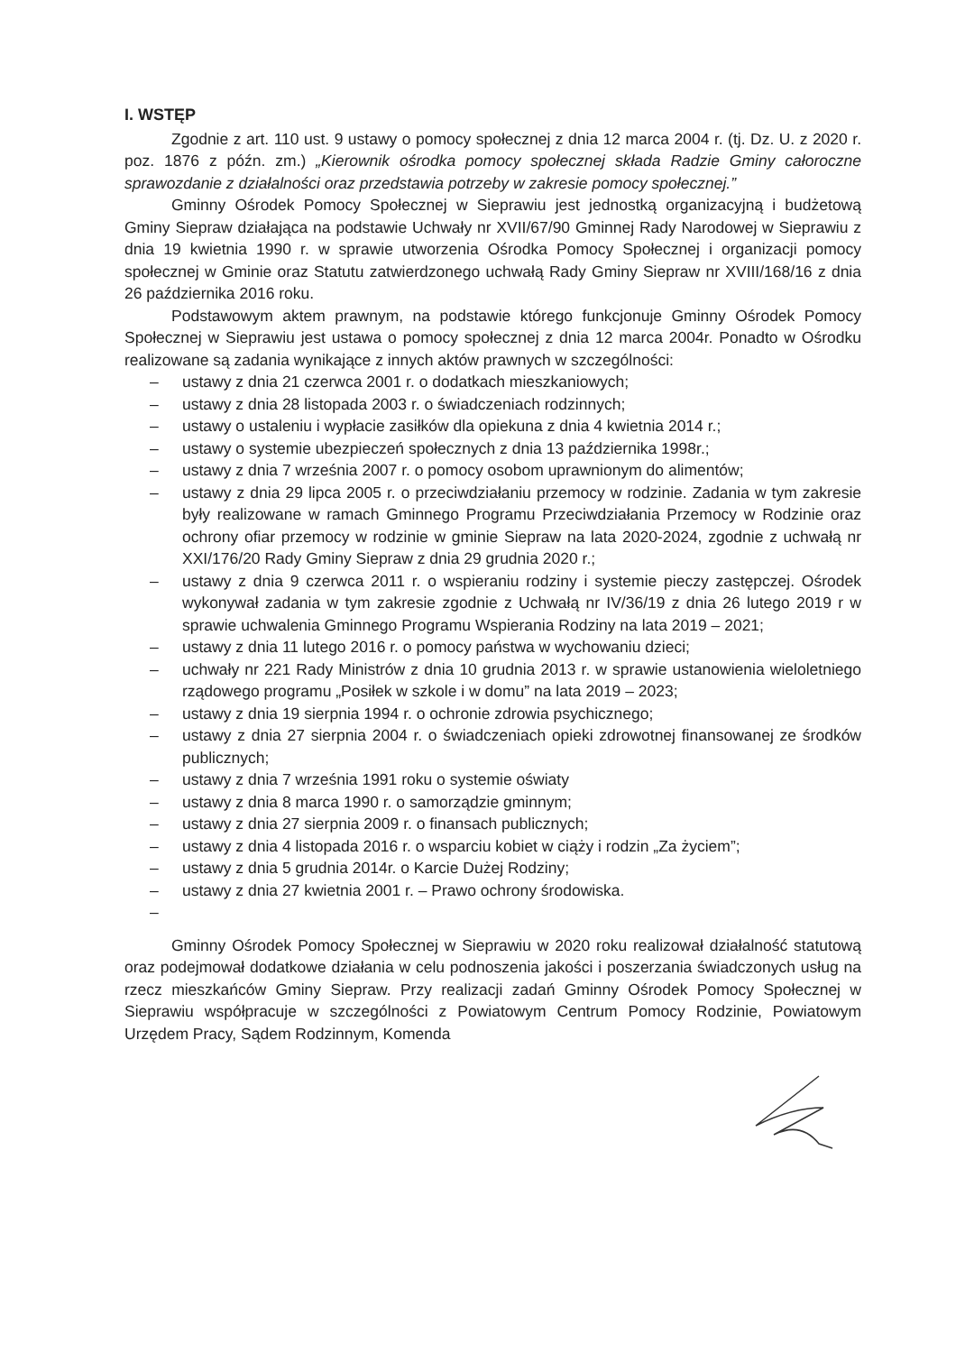I. WSTĘP
Zgodnie z art. 110 ust. 9 ustawy o pomocy społecznej z dnia 12 marca 2004 r. (tj. Dz. U. z 2020 r. poz. 1876 z późn. zm.) „Kierownik ośrodka pomocy społecznej składa Radzie Gminy całoroczne sprawozdanie z działalności oraz przedstawia potrzeby w zakresie pomocy społecznej.”
Gminny Ośrodek Pomocy Społecznej w Sieprawiu jest jednostką organizacyjną i budżetową Gminy Siepraw działająca na podstawie Uchwały nr XVII/67/90 Gminnej Rady Narodowej w Sieprawiu z dnia 19 kwietnia 1990 r. w sprawie utworzenia Ośrodka Pomocy Społecznej i organizacji pomocy społecznej w Gminie oraz Statutu zatwierdzonego uchwałą Rady Gminy Siepraw nr XVIII/168/16 z dnia 26 października 2016 roku.
Podstawowym aktem prawnym, na podstawie którego funkcjonuje Gminny Ośrodek Pomocy Społecznej w Sieprawiu jest ustawa o pomocy społecznej z dnia 12 marca 2004r. Ponadto w Ośrodku realizowane są zadania wynikające z innych aktów prawnych w szczególności:
– ustawy z dnia 21 czerwca 2001 r. o dodatkach mieszkaniowych;
– ustawy z dnia 28 listopada 2003 r. o świadczeniach rodzinnych;
– ustawy o ustaleniu i wypłacie zasiłków dla opiekuna z dnia 4 kwietnia 2014 r.;
– ustawy o systemie ubezpieczeń społecznych z dnia 13 października 1998r.;
– ustawy z dnia 7 września 2007 r. o pomocy osobom uprawnionym do alimentów;
– ustawy z dnia 29 lipca 2005 r. o przeciwdziałaniu przemocy w rodzinie. Zadania w tym zakresie były realizowane w ramach Gminnego Programu Przeciwdziałania Przemocy w Rodzinie oraz ochrony ofiar przemocy w rodzinie w gminie Siepraw na lata 2020-2024, zgodnie z uchwałą nr XXI/176/20 Rady Gminy Siepraw z dnia 29 grudnia 2020 r.;
– ustawy z dnia 9 czerwca 2011 r. o wspieraniu rodziny i systemie pieczy zastępczej. Ośrodek wykonywał zadania w tym zakresie zgodnie z Uchwałą nr IV/36/19 z dnia 26 lutego 2019 r w sprawie uchwalenia Gminnego Programu Wspierania Rodziny na lata 2019 – 2021;
– ustawy z dnia 11 lutego 2016 r. o pomocy państwa w wychowaniu dzieci;
– uchwały nr 221 Rady Ministrów z dnia 10 grudnia 2013 r. w sprawie ustanowienia wieloletniego rządowego programu „Posiłek w szkole i w domu” na lata 2019 – 2023;
– ustawy z dnia 19 sierpnia 1994 r. o ochronie zdrowia psychicznego;
– ustawy z dnia 27 sierpnia 2004 r. o świadczeniach opieki zdrowotnej finansowanej ze środków publicznych;
– ustawy z dnia 7 września 1991 roku o systemie oświaty
– ustawy z dnia 8 marca 1990 r. o samorządzie gminnym;
– ustawy z dnia 27 sierpnia 2009 r. o finansach publicznych;
– ustawy z dnia 4 listopada 2016 r. o wsparciu kobiet w ciąży i rodzin „Za życiem”;
– ustawy z dnia 5 grudnia 2014r. o Karcie Dużej Rodziny;
– ustawy z dnia 27 kwietnia 2001 r. – Prawo ochrony środowiska.
–
Gminny Ośrodek Pomocy Społecznej w Sieprawiu w 2020 roku realizował działalność statutową oraz podejmował dodatkowe działania w celu podnoszenia jakości i poszerzania świadczonych usług na rzecz mieszkańców Gminy Siepraw. Przy realizacji zadań Gminny Ośrodek Pomocy Społecznej w Sieprawiu współpracuje w szczególności z Powiatowym Centrum Pomocy Rodzinie, Powiatowym Urzędem Pracy, Sądem Rodzinnym, Komenda